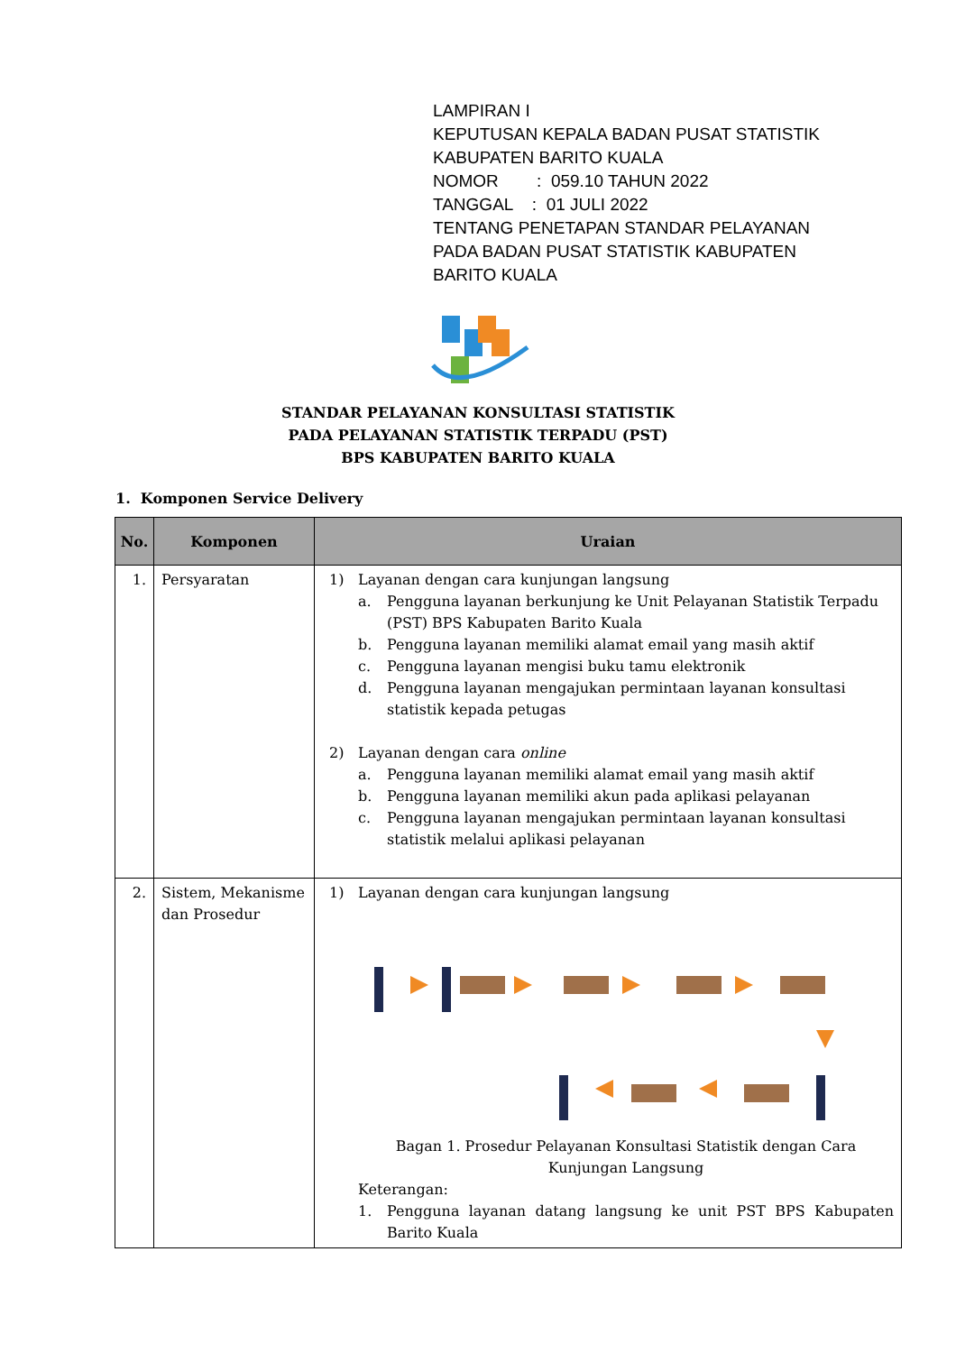LAMPIRAN I
KEPUTUSAN KEPALA BADAN PUSAT STATISTIK
KABUPATEN BARITO KUALA
NOMOR : 059.10 TAHUN 2022
TANGGAL : 01 JULI 2022
TENTANG PENETAPAN STANDAR PELAYANAN
PADA BADAN PUSAT STATISTIK KABUPATEN
BARITO KUALA
STANDAR PELAYANAN KONSULTASI STATISTIK
PADA PELAYANAN STATISTIK TERPADU (PST)
BPS KABUPATEN BARITO KUALA
1. Komponen Service Delivery
| No. | Komponen | Uraian |
| --- | --- | --- |
| 1. | Persyaratan | 1) Layanan dengan cara kunjungan langsung a. Pengguna layanan berkunjung ke Unit Pelayanan Statistik Terpadu (PST) BPS Kabupaten Barito Kuala b. Pengguna layanan memiliki alamat email yang masih aktif c. Pengguna layanan mengisi buku tamu elektronik d. Pengguna layanan mengajukan permintaan layanan konsultasi statistik kepada petugas 2) Layanan dengan cara online a. Pengguna layanan memiliki alamat email yang masih aktif b. Pengguna layanan memiliki akun pada aplikasi pelayanan c. Pengguna layanan mengajukan permintaan layanan konsultasi statistik melalui aplikasi pelayanan |
| 2. | Sistem, Mekanisme dan Prosedur | 1) Layanan dengan cara kunjungan langsung Bagan 1. Prosedur Pelayanan Konsultasi Statistik dengan Cara Kunjungan Langsung Keterangan: 1. Pengguna layanan datang langsung ke unit PST BPS Kabupaten Barito Kuala |